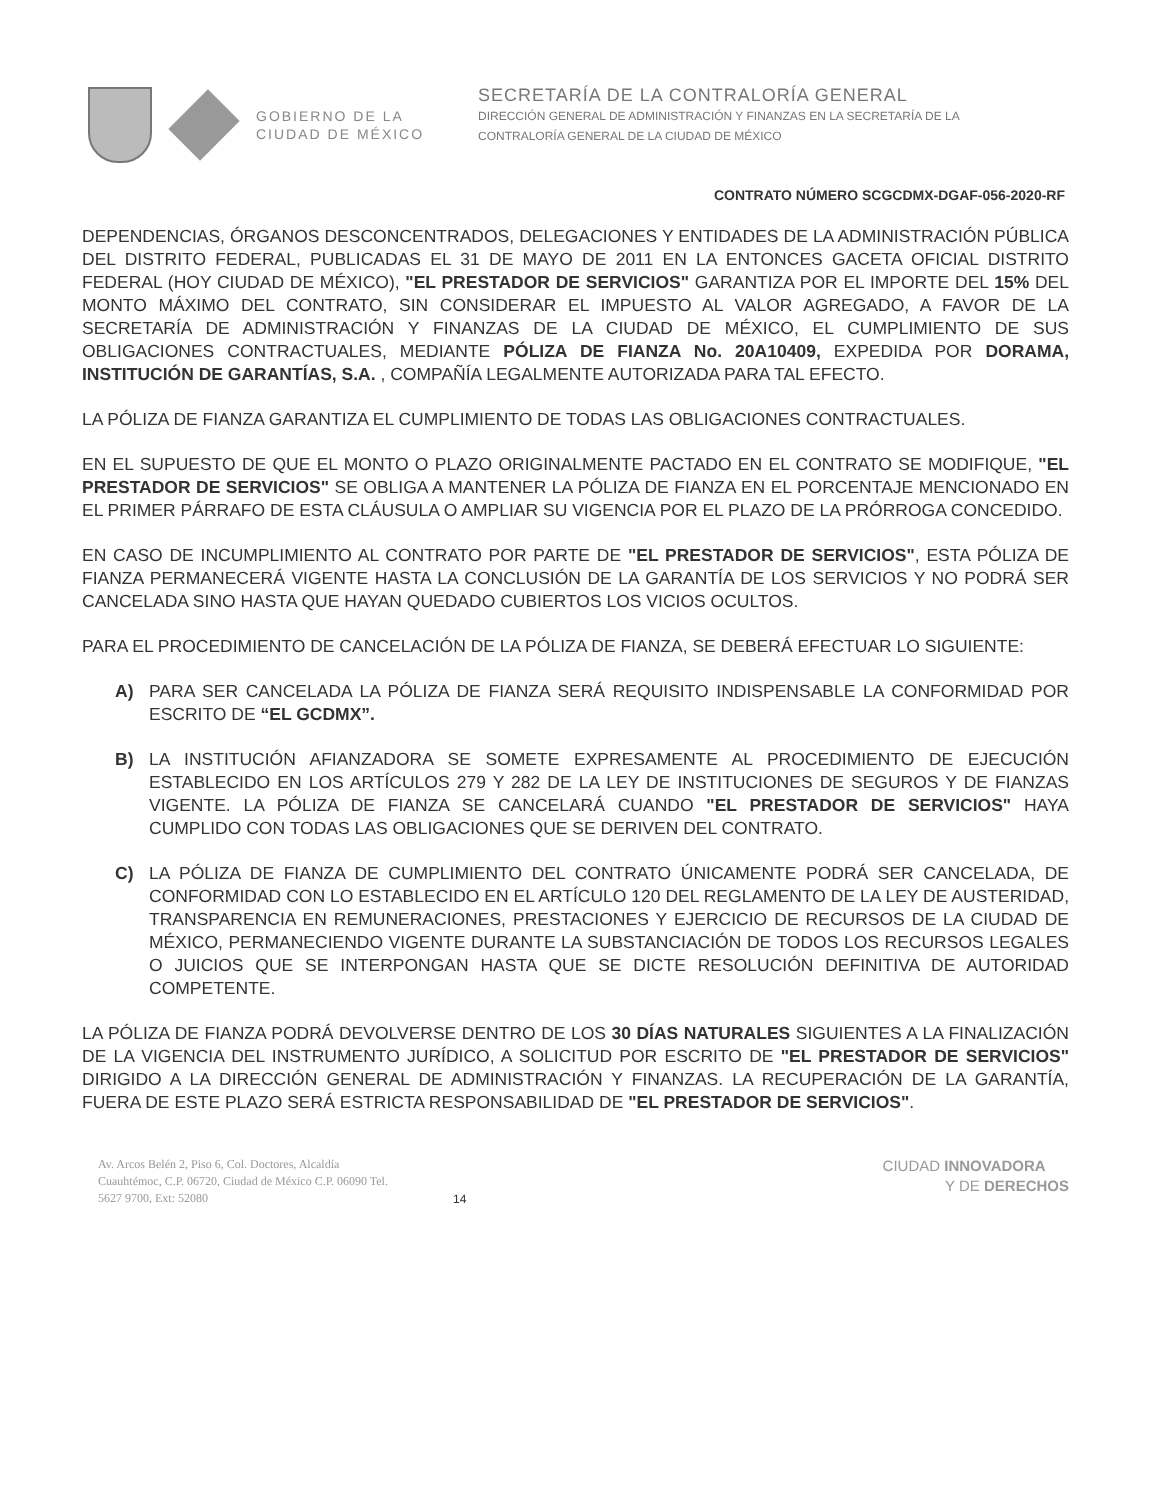GOBIERNO DE LA
CIUDAD DE MÉXICO
SECRETARÍA DE LA CONTRALORÍA GENERAL
DIRECCIÓN GENERAL DE ADMINISTRACIÓN Y FINANZAS EN LA SECRETARÍA DE LA
CONTRALORÍA GENERAL DE LA CIUDAD DE MÉXICO
CONTRATO NÚMERO SCGCDMX-DGAF-056-2020-RF
DEPENDENCIAS, ÓRGANOS DESCONCENTRADOS, DELEGACIONES Y ENTIDADES DE LA ADMINISTRACIÓN PÚBLICA DEL DISTRITO FEDERAL, PUBLICADAS EL 31 DE MAYO DE 2011 EN LA ENTONCES GACETA OFICIAL DISTRITO FEDERAL (HOY CIUDAD DE MÉXICO), "EL PRESTADOR DE SERVICIOS" GARANTIZA POR EL IMPORTE DEL 15% DEL MONTO MÁXIMO DEL CONTRATO, SIN CONSIDERAR EL IMPUESTO AL VALOR AGREGADO, A FAVOR DE LA SECRETARÍA DE ADMINISTRACIÓN Y FINANZAS DE LA CIUDAD DE MÉXICO, EL CUMPLIMIENTO DE SUS OBLIGACIONES CONTRACTUALES, MEDIANTE PÓLIZA DE FIANZA No. 20A10409, EXPEDIDA POR DORAMA, INSTITUCIÓN DE GARANTÍAS, S.A. , COMPAÑÍA LEGALMENTE AUTORIZADA PARA TAL EFECTO.
LA PÓLIZA DE FIANZA GARANTIZA EL CUMPLIMIENTO DE TODAS LAS OBLIGACIONES CONTRACTUALES.
EN EL SUPUESTO DE QUE EL MONTO O PLAZO ORIGINALMENTE PACTADO EN EL CONTRATO SE MODIFIQUE, "EL PRESTADOR DE SERVICIOS" SE OBLIGA A MANTENER LA PÓLIZA DE FIANZA EN EL PORCENTAJE MENCIONADO EN EL PRIMER PÁRRAFO DE ESTA CLÁUSULA O AMPLIAR SU VIGENCIA POR EL PLAZO DE LA PRÓRROGA CONCEDIDO.
EN CASO DE INCUMPLIMIENTO AL CONTRATO POR PARTE DE "EL PRESTADOR DE SERVICIOS", ESTA PÓLIZA DE FIANZA PERMANECERÁ VIGENTE HASTA LA CONCLUSIÓN DE LA GARANTÍA DE LOS SERVICIOS Y NO PODRÁ SER CANCELADA SINO HASTA QUE HAYAN QUEDADO CUBIERTOS LOS VICIOS OCULTOS.
PARA EL PROCEDIMIENTO DE CANCELACIÓN DE LA PÓLIZA DE FIANZA, SE DEBERÁ EFECTUAR LO SIGUIENTE:
A) PARA SER CANCELADA LA PÓLIZA DE FIANZA SERÁ REQUISITO INDISPENSABLE LA CONFORMIDAD POR ESCRITO DE “EL GCDMX”.
B) LA INSTITUCIÓN AFIANZADORA SE SOMETE EXPRESAMENTE AL PROCEDIMIENTO DE EJECUCIÓN ESTABLECIDO EN LOS ARTÍCULOS 279 Y 282 DE LA LEY DE INSTITUCIONES DE SEGUROS Y DE FIANZAS VIGENTE. LA PÓLIZA DE FIANZA SE CANCELARÁ CUANDO "EL PRESTADOR DE SERVICIOS" HAYA CUMPLIDO CON TODAS LAS OBLIGACIONES QUE SE DERIVEN DEL CONTRATO.
C) LA PÓLIZA DE FIANZA DE CUMPLIMIENTO DEL CONTRATO ÚNICAMENTE PODRÁ SER CANCELADA, DE CONFORMIDAD CON LO ESTABLECIDO EN EL ARTÍCULO 120 DEL REGLAMENTO DE LA LEY DE AUSTERIDAD, TRANSPARENCIA EN REMUNERACIONES, PRESTACIONES Y EJERCICIO DE RECURSOS DE LA CIUDAD DE MÉXICO, PERMANECIENDO VIGENTE DURANTE LA SUBSTANCIACIÓN DE TODOS LOS RECURSOS LEGALES O JUICIOS QUE SE INTERPONGAN HASTA QUE SE DICTE RESOLUCIÓN DEFINITIVA DE AUTORIDAD COMPETENTE.
LA PÓLIZA DE FIANZA PODRÁ DEVOLVERSE DENTRO DE LOS 30 DÍAS NATURALES SIGUIENTES A LA FINALIZACIÓN DE LA VIGENCIA DEL INSTRUMENTO JURÍDICO, A SOLICITUD POR ESCRITO DE "EL PRESTADOR DE SERVICIOS" DIRIGIDO A LA DIRECCIÓN GENERAL DE ADMINISTRACIÓN Y FINANZAS. LA RECUPERACIÓN DE LA GARANTÍA, FUERA DE ESTE PLAZO SERÁ ESTRICTA RESPONSABILIDAD DE "EL PRESTADOR DE SERVICIOS".
Av. Arcos Belén 2, Piso 6, Col. Doctores, Alcaldía Cuauhtémoc, C.P. 06720, Ciudad de México C.P. 06090 Tel. 5627 9700, Ext: 52080
14
CIUDAD INNOVADORA
Y DE DERECHOS